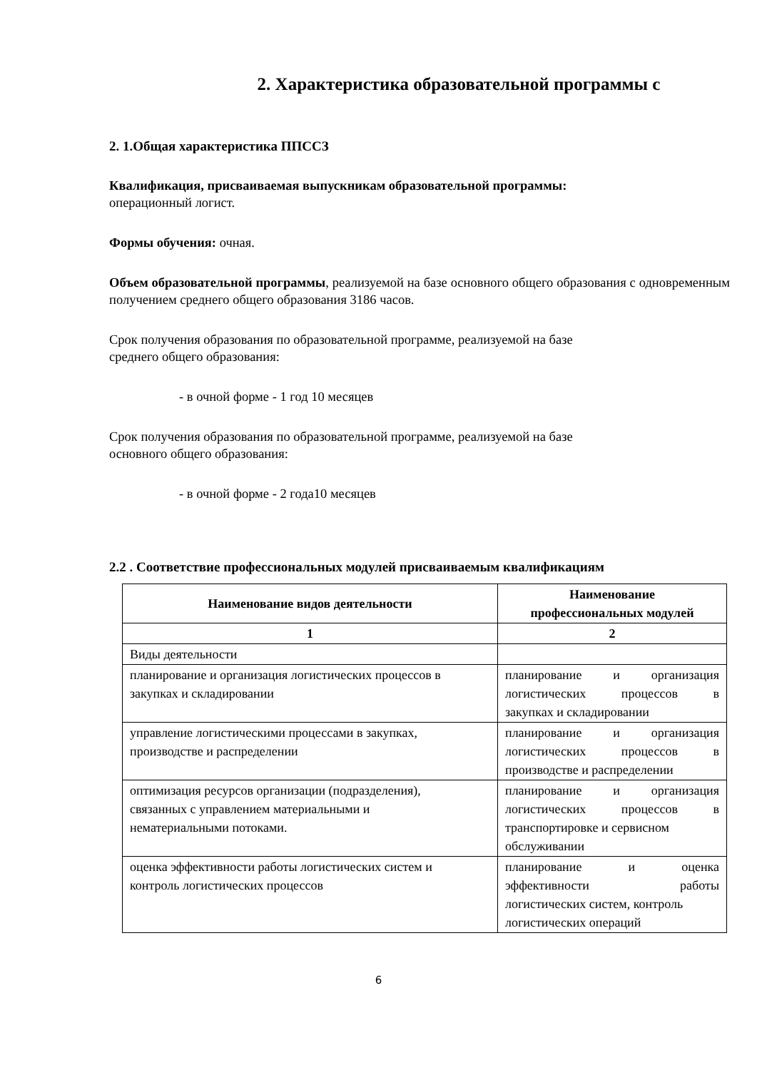2. Характеристика образовательной программы с
2. 1.Общая характеристика ППССЗ
Квалификация, присваиваемая выпускникам образовательной программы:
операционный логист.
Формы обучения: очная.
Объем образовательной программы, реализуемой на базе основного общего образования с одновременным получением среднего общего образования 3186 часов.
Срок получения образования по образовательной программе, реализуемой на базе
среднего общего образования:
- в очной форме - 1 год 10 месяцев
Срок получения образования по образовательной программе, реализуемой на базе
основного общего образования:
- в очной форме - 2 года10 месяцев
2.2 . Соответствие профессиональных модулей присваиваемым квалификациям
| Наименование видов деятельности | Наименование профессиональных модулей |
| --- | --- |
| 1 | 2 |
| Виды деятельности | |
| планирование и организация логистических процессов в закупках и складировании | планирование и организация логистических процессов в закупках и складировании |
| управление логистическими процессами в закупках, производстве и распределении | планирование и организация логистических процессов в производстве и распределении |
| оптимизация ресурсов организации (подразделения), связанных с управлением материальными и нематериальными потоками. | планирование и организация логистических процессов в транспортировке и сервисном обслуживании |
| оценка эффективности работы логистических систем и контроль логистических процессов | планирование и оценка эффективности работы логистических систем, контроль логистических операций |
6